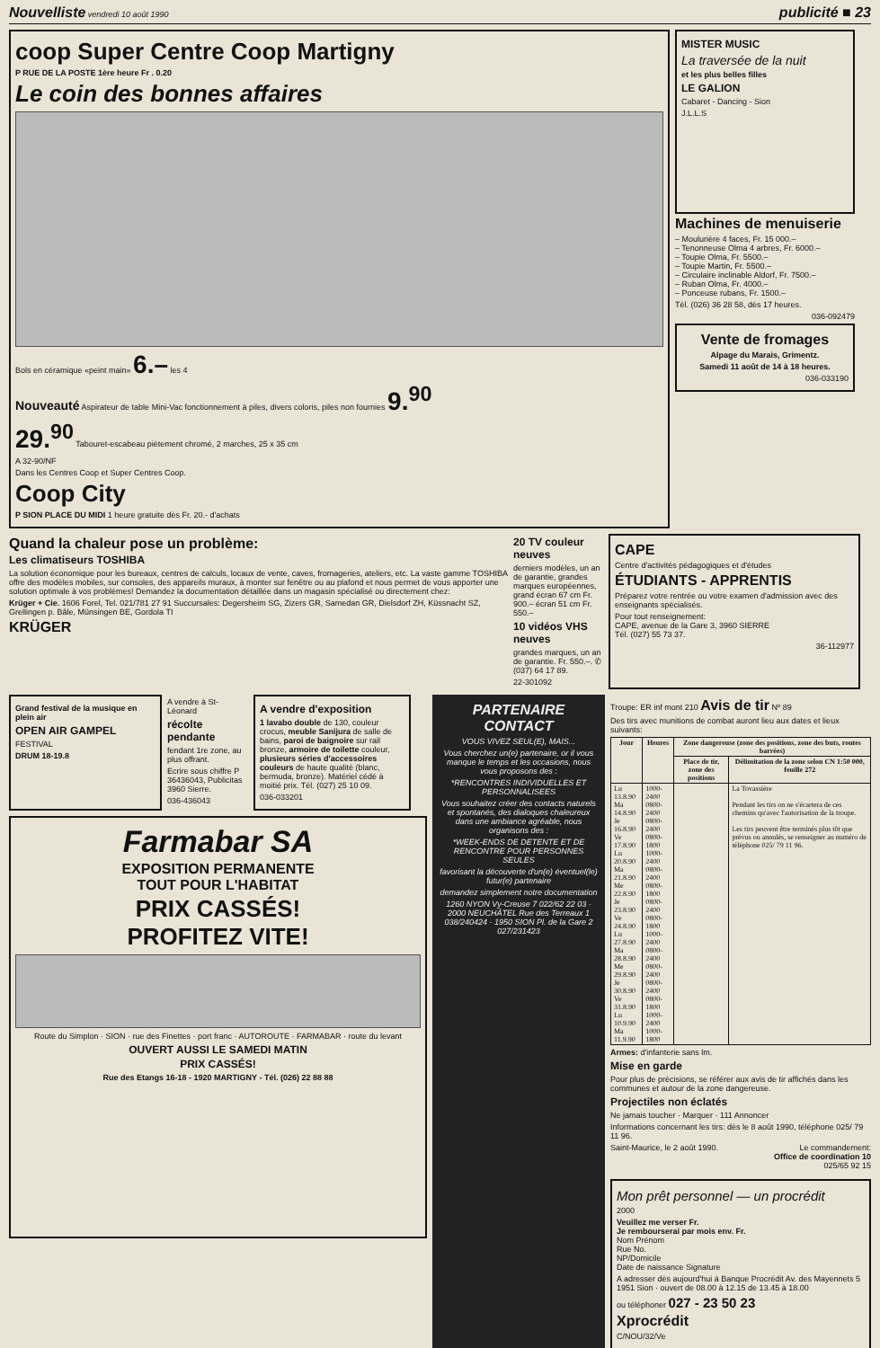Nouvelliste vendredi 10 août 1990 publicité ■ 23
coop Super Centre Coop Martigny
P RUE DE LA POSTE 1ère heure Fr . 0.20
Le coin des bonnes affaires
Bols en céramique «peint main» 6.– les 4
Nouveauté Aspirateur de table Mini-Vac fonctionnement à piles, divers coloris, piles non fournies 9.<sup>90</sup>
29.<sup>90</sup> Tabouret-escabeau piètement chromé, 2 marches, 25 x 35 cm
A 32-90/NF
Dans les Centres Coop et Super Centres Coop.
Coop City
P SION PLACE DU MIDI 1 heure gratuite dès Fr. 20.- d'achats
MISTER MUSIC
La traversée de la nuit
et les plus belles filles
LE GALION
Cabaret - Dancing - Sion
J.L.L.S
Machines de menuiserie
– Moulurière 4 faces, Fr. 15 000.–
– Tenonneuse Olma 4 arbres, Fr. 6000.–
– Toupie Olma, Fr. 5500.–
– Toupie Martin, Fr. 5500.–
– Circulaire inclinable Aldorf, Fr. 7500.–
– Ruban Olma, Fr. 4000.–
– Ponceuse rubans, Fr. 1500.–
Tél. (026) 36 28 58, dès 17 heures.
036-092479
Vente de fromages
Alpage du Marais, Grimentz.
Samedi 11 août de 14 à 18 heures.
036-033190
Quand la chaleur pose un problème:
Les climatiseurs TOSHIBA
La solution économique pour les bureaux, centres de calculs, locaux de vente, caves, fromageries, ateliers, etc. La vaste gamme TOSHIBA offre des modèles mobiles, sur consoles, des appareils muraux, à monter sur fenêtre ou au plafond et nous permet de vous apporter une solution optimale à vos problèmes! Demandez la documentation détaillée dans un magasin spécialisé ou directement chez:
Krüger + Cie. 1606 Forel, Tel. 021/781 27 91 Succursales: Degersheim SG, Zizers GR, Samedan GR, Dielsdorf ZH, Küssnacht SZ, Grellingen p. Bâle, Münsingen BE, Gordola TI
KRÜGER
20 TV couleur neuves
derniers modèles, un an de garantie, grandes marques européennes, grand écran 67 cm Fr. 900.– écran 51 cm Fr. 550.–
10 vidéos VHS neuves
grandes marques, un an de garantie. Fr. 550.–. ✆ (037) 64 17 89.
22-301092
CAPE
Centre d'activités pédagogiques et d'études
ÉTUDIANTS - APPRENTIS
Préparez votre rentrée ou votre examen d'admission avec des enseignants spécialisés.
Pour tout renseignement:
CAPE, avenue de la Gare 3, 3960 SIERRE
Tél. (027) 55 73 37.
36-112977
Grand festival de la musique en plein air
OPEN AIR GAMPEL
FESTIVAL
DRUM 18-19.8
A vendre à St-Léonard
récolte pendante
fendant 1re zone, au plus offrant.
Ecrire sous chiffre P 36436043, Publicitas 3960 Sierre.
036-436043
A vendre d'exposition
1 lavabo double de 130, couleur crocus, meuble Sanijura de salle de bains, paroi de baignoire sur rail bronze, armoire de toilette couleur, plusieurs séries d'accessoires couleurs de haute qualité (blanc, bermuda, bronze). Matériel cédé à moitié prix. Tél. (027) 25 10 09.
036-033201
Farmabar SA
EXPOSITION PERMANENTE
TOUT POUR L'HABITAT
PRIX CASSÉS!
PROFITEZ VITE!
Route du Simplon · SION · rue des Finettes · port franc · AUTOROUTE · FARMABAR · route du levant
OUVERT AUSSI LE SAMEDI MATIN
PRIX CASSÉS!
Rue des Etangs 16-18 - 1920 MARTIGNY - Tél. (026) 22 88 88
PARTENAIRE CONTACT
VOUS VIVEZ SEUL(E), MAIS...
Vous cherchez un(e) partenaire, or il vous manque le temps et les occasions, nous vous proposons des :
*RENCONTRES INDIVIDUELLES ET PERSONNALISEES
Vous souhaitez créer des contacts naturels et spontanés, des dialoques chaleureux dans une ambiance agréable, nous organisons des :
*WEEK-ENDS DE DETENTE ET DE RENCONTRE POUR PERSONNES SEULES
favorisant la découverte d'un(e) éventuel(le) futur(e) partenaire
demandez simplement notre documentation
1260 NYON Vy-Creuse 7 022/62 22 03 · 2000 NEUCHÂTEL Rue des Terreaux 1 038/240424 · 1950 SION Pl. de la Gare 2 027/231423
Troupe: ER inf mont 210 Avis de tir Nº 89
Des tirs avec munitions de combat auront lieu aux dates et lieux suivants:
| Jour | Heures | Zone dangereuse (zone des positions, zone des buts, routes barrées) | |
| --- | --- | --- | --- |
| | | Place de tir, zone des positions | Délimitation de la zone selon CN 1:50 000, feuille 272 |
| Lu 13.8.90 Ma 14.8.90 Je 16.8.90 Ve 17.8.90 Lu 20.8.90 Ma 21.8.90 Me 22.8.90 Je 23.8.90 Ve 24.8.90 Lu 27.8.90 Ma 28.8.90 Me 29.8.90 Je 30.8.90 Ve 31.8.90 Lu 10.9.90 Ma 11.9.90 | 1000-2400 0800-2400 0800-2400 0800-1800 1000-2400 0800-2400 0800-1800 0800-2400 0800-1800 1000-2400 0800-2400 0800-2400 0800-2400 0800-1800 1000-2400 1000-1800 | | La Tovassière Pendant les tirs on ne s'écartera de ces chemins qu'avec l'autorisation de la troupe. Les tirs peuvent être terminés plus tôt que prévus ou annulés, se renseigner au numéro de téléphone 025/ 79 11 96. |
Armes: d'infanterie sans lm.
Mise en garde
Pour plus de précisions, se référer aux avis de tir affichés dans les communes et autour de la zone dangereuse.
Projectiles non éclatés
Ne jamais toucher · Marquer · 111 Annoncer
Informations concernant les tirs: dès le 8 août 1990, téléphone 025/ 79 11 96.
Saint-Maurice, le 2 août 1990. Le commandement:
Office de coordination 10
025/65 92 15
Mon prêt personnel — un procrédit
2000
Veuillez me verser Fr.
Je rembourserai par mois env. Fr.
Nom Prénom
Rue No.
NP/Domicile
Date de naissance Signature
A adresser dès aujourd'hui à Banque Procrédit Av. des Mayennets 5 1951 Sion · ouvert de 08.00 à 12.15 de 13.45 à 18.00
ou téléphoner 027 - 23 50 23
Xprocrédit
C/NOU/32/Ve